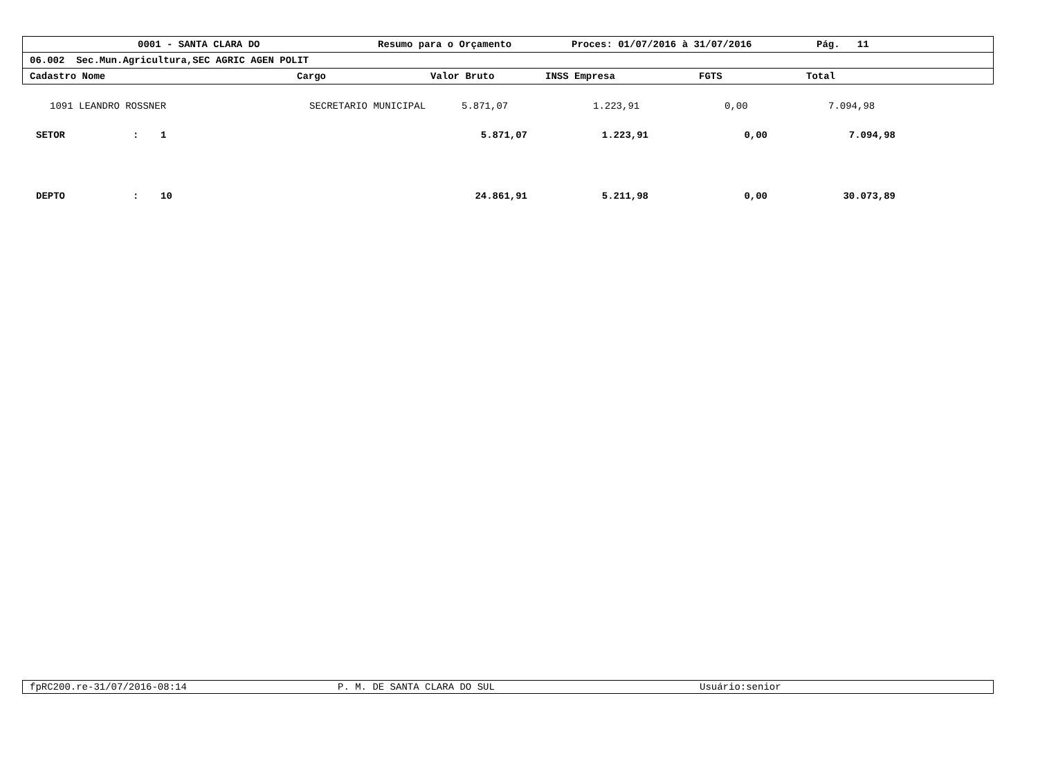0001 - SANTA CLARA DO Resumo para o Orçamento Proces: 01/07/2016 à 31/07/2016 Pág. 11
06.002 Sec.Mun.Agricultura,SEC AGRIC AGEN POLIT
Cadastro Nome Cargo Valor Bruto INSS Empresa FGTS Total
| | 1091 LEANDRO ROSSNER | | SECRETARIO MUNICIPAL | 5.871,07 | 1.223,91 | 0,00 | 7.094,98 |
| | SETOR | : | 1 | 5.871,07 | 1.223,91 | 0,00 | 7.094,98 | |
| | DEPTO | : | 10 | 24.861,91 | 5.211,98 | 0,00 | 30.073,89 | |
fpRC200.re-31/07/2016-08:14 P. M. DE SANTA CLARA DO SUL Usuário:senior